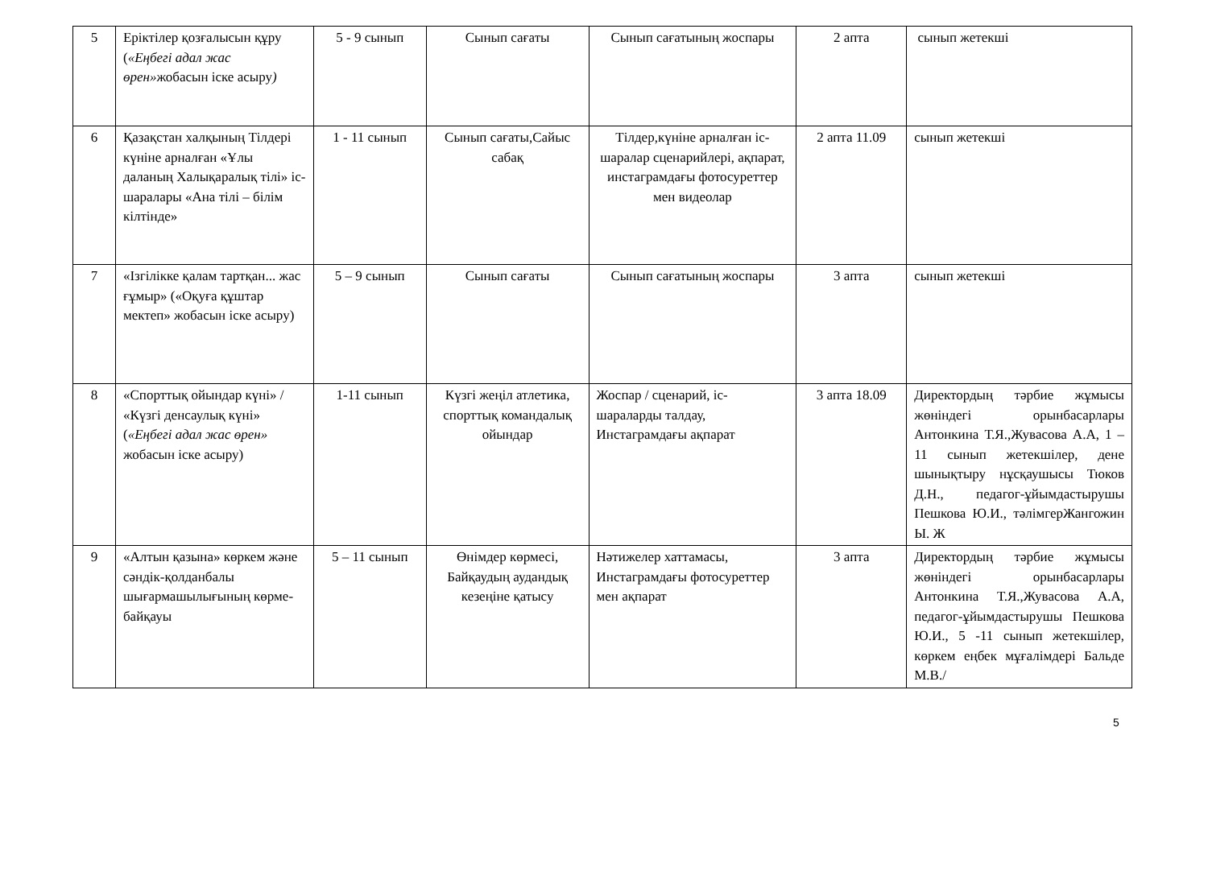| 5 | Еріктілер қозғалысын құру ( «Еңбегі адал жас өрен» жобасын іске асыру ) | 5 - 9 сынып | Сынып сағаты | Сынып сағатының жоспары | 2 апта | сынып жетекші |
| 6 | Қазақстан халқының Тілдері күніне арналған «Ұлы даланың Халықаралық тілі» іс-шаралары «Ана тілі – білім кілтінде» | 1 - 11 сынып | Сынып сағаты,Сайыс сабақ | Тілдер,күніне арналған іс-шаралар сценарийлері, ақпарат, инстаграмдағы фотосуреттер мен видеолар | 2 апта 11.09 | сынып жетекші |
| 7 | «Ізгілікке қалам тартқан... жас ғұмыр» («Оқуға құштар мектеп» жобасын іске асыру) | 5 – 9 сынып | Сынып сағаты | Сынып сағатының жоспары | 3 апта | сынып жетекші |
| 8 | «Спорттық ойындар күні» / «Күзгі денсаулық күні» ( «Еңбегі адал жас өрен» жобасын іске асыру) | 1-11 сынып | Күзгі жеңіл атлетика, спорттық командалық ойындар | Жоспар / сценарий, іс-шараларды талдау, Инстаграмдағы ақпарат | 3 апта 18.09 | Директордың тәрбие жұмысы жөніндегі орынбасарлары Антонкина Т.Я.,Жувасова А.А, 1 – 11 сынып жетекшілер, дене шынықтыру нұсқаушысы Тюков Д.Н., педагог-ұйымдастырушы Пешкова Ю.И., тәлімгерЖангожин Ы. Ж |
| 9 | «Алтын қазына» көркем және сәндік-қолданбалы шығармашылығының көрме-байқауы | 5 – 11 сынып | Өнімдер көрмесі, Байқаудың аудандық кезеңіне қатысу | Нәтижелер хаттамасы, Инстаграмдағы фотосуреттер мен ақпарат | 3 апта | Директордың тәрбие жұмысы жөніндегі орынбасарлары Антонкина Т.Я.,Жувасова А.А, педагог-ұйымдастырушы Пешкова Ю.И., 5 -11 сынып жетекшілер, көркем еңбек мұғалімдері Бальде М.В./ |
5